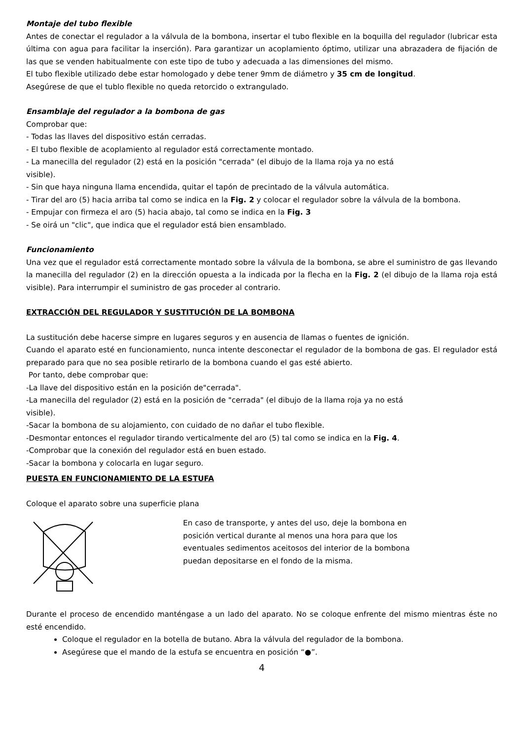Montaje del tubo flexible
Antes de conectar el regulador a la válvula de la bombona, insertar el tubo flexible en la boquilla del regulador (lubricar esta última con agua para facilitar la inserción). Para garantizar un acoplamiento óptimo, utilizar una abrazadera de fijación de las que se venden habitualmente con este tipo de tubo y adecuada a las dimensiones del mismo.
El tubo flexible utilizado debe estar homologado y debe tener 9mm de diámetro y 35 cm de longitud.
Asegúrese de que el tublo flexible no queda retorcido o extrangulado.
Ensamblaje del regulador a la bombona de gas
Comprobar que:
- Todas las llaves del dispositivo están cerradas.
- El tubo flexible de acoplamiento al regulador está correctamente montado.
- La manecilla del regulador (2) está en la posición "cerrada" (el dibujo de la llama roja ya no está
visible).
- Sin que haya ninguna llama encendida, quitar el tapón de precintado de la válvula automática.
- Tirar del aro (5) hacia arriba tal como se indica en la Fig. 2 y colocar el regulador sobre la válvula de la bombona.
- Empujar con firmeza el aro (5) hacia abajo, tal como se indica en la Fig. 3
- Se oirá un "clic", que indica que el regulador está bien ensamblado.
Funcionamiento
Una vez que el regulador está correctamente montado sobre la válvula de la bombona, se abre el suministro de gas llevando la manecilla del regulador (2) en la dirección opuesta a la indicada por la flecha en la Fig. 2 (el dibujo de la llama roja está visible). Para interrumpir el suministro de gas proceder al contrario.
EXTRACCIÓN DEL REGULADOR Y SUSTITUCIÓN DE LA BOMBONA
La sustitución debe hacerse simpre en lugares seguros y en ausencia de llamas o fuentes de ignición.
Cuando el aparato esté en funcionamiento, nunca intente desconectar el regulador de la bombona de gas. El regulador está preparado para que no sea posible retirarlo de la bombona cuando el gas esté abierto.
Por tanto, debe comprobar que:
-La llave del dispositivo están en la posición de"cerrada".
-La manecilla del regulador (2) está en la posición de "cerrada" (el dibujo de la llama roja ya no está
visible).
-Sacar la bombona de su alojamiento, con cuidado de no dañar el tubo flexible.
-Desmontar entonces el regulador tirando verticalmente del aro (5) tal como se indica en la Fig. 4.
-Comprobar que la conexión del regulador está en buen estado.
-Sacar la bombona y colocarla en lugar seguro.
PUESTA EN FUNCIONAMIENTO DE LA ESTUFA
Coloque el aparato sobre una superficie plana
En caso de transporte, y antes del uso, deje la bombona en posición vertical durante al menos una hora para que los eventuales sedimentos aceitosos del interior de la bombona puedan depositarse en el fondo de la misma.
Durante el proceso de encendido manténgase a un lado del aparato. No se coloque enfrente del mismo mientras éste no esté encendido.
Coloque el regulador en la botella de butano. Abra la válvula del regulador de la bombona.
Asegúrese que el mando de la estufa se encuentra en posición “●”.
4